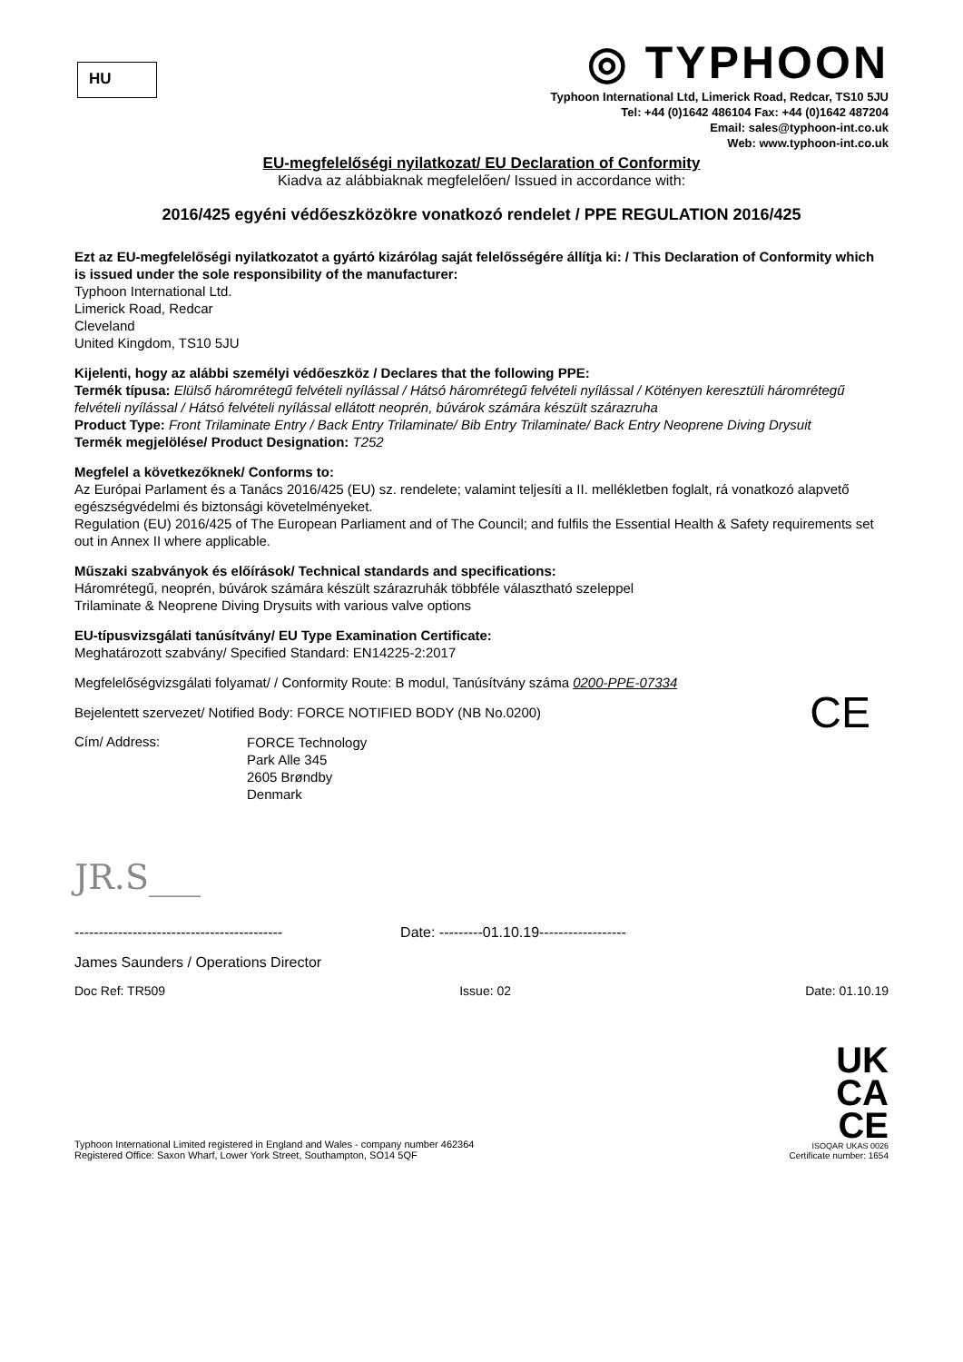HU
◎ TYPHOON
Typhoon International Ltd, Limerick Road, Redcar, TS10 5JU
Tel: +44 (0)1642 486104 Fax: +44 (0)1642 487204
Email: sales@typhoon-int.co.uk
Web: www.typhoon-int.co.uk
EU-megfelelőségi nyilatkozat/ EU Declaration of Conformity
Kiadva az alábbiaknak megfelelően/ Issued in accordance with:
2016/425 egyéni védőeszközökre vonatkozó rendelet / PPE REGULATION 2016/425
Ezt az EU-megfelelőségi nyilatkozatot a gyártó kizárólag saját felelősségére állítja ki: / This Declaration of Conformity which is issued under the sole responsibility of the manufacturer:
Typhoon International Ltd.
Limerick Road, Redcar
Cleveland
United Kingdom, TS10 5JU
Kijelenti, hogy az alábbi személyi védőeszköz / Declares that the following PPE:
Termék típusa: Elülső háromrétegű felvételi nyílással / Hátsó háromrétegű felvételi nyílással / Kötényen keresztüli háromrétegű felvételi nyílással / Hátsó felvételi nyílással ellátott neoprén, búvárok számára készült szárazruha
Product Type: Front Trilaminate Entry / Back Entry Trilaminate/ Bib Entry Trilaminate/ Back Entry Neoprene Diving Drysuit
Termék megjelölése/ Product Designation: T252
Megfelel a következőknek/ Conforms to:
Az Európai Parlament és a Tanács 2016/425 (EU) sz. rendelete; valamint teljesíti a II. mellékletben foglalt, rá vonatkozó alapvető egészségvédelmi és biztonsági követelményeket.
Regulation (EU) 2016/425 of The European Parliament and of The Council; and fulfils the Essential Health & Safety requirements set out in Annex II where applicable.
Műszaki szabványok és előírások/ Technical standards and specifications:
Háromrétegű, neoprén, búvárok számára készült szárazruhák többféle választható szeleppel
Trilaminate & Neoprene Diving Drysuits with various valve options
EU-típusvizsgálati tanúsítvány/ EU Type Examination Certificate:
Meghatározott szabvány/ Specified Standard: EN14225-2:2017
Megfelelőségvizsgálati folyamat/ / Conformity Route: B modul, Tanúsítvány száma 0200-PPE-07334
Bejelentett szervezet/ Notified Body: FORCE NOTIFIED BODY (NB No.0200) CE
Cím/ Address:
FORCE Technology
Park Alle 345
2605 Brøndby
Denmark
JR.S___
------------------------------------------- Date: ---------01.10.19------------------
James Saunders / Operations Director
Doc Ref: TR509 Issue: 02 Date: 01.10.19
Typhoon International Limited registered in England and Wales - company number 462364
Registered Office: Saxon Wharf, Lower York Street, Southampton, SO14 5QF
UK
CA
CE
ISOQAR UKAS 0026
Certificate number: 1654